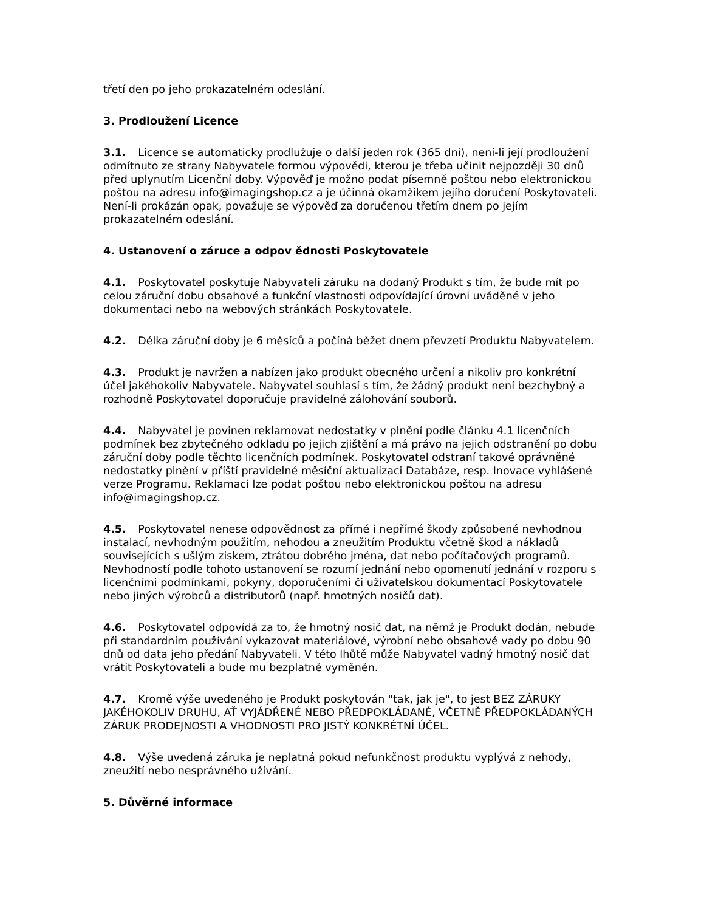třetí den po jeho prokazatelném odeslání.
3. Prodloužení Licence
3.1. Licence se automaticky prodlužuje o další jeden rok (365 dní), není-li její prodloužení odmítnuto ze strany Nabyvatele formou výpovědi, kterou je třeba učinit nejpozději 30 dnů před uplynutím Licenční doby. Výpověď je možno podat písemně poštou nebo elektronickou poštou na adresu info@imagingshop.cz a je účinná okamžikem jejího doručení Poskytovateli. Není-li prokázán opak, považuje se výpověď za doručenou třetím dnem po jejím prokazatelném odeslání.
4. Ustanovení o záruce a odpov ědnosti Poskytovatele
4.1. Poskytovatel poskytuje Nabyvateli záruku na dodaný Produkt s tím, že bude mít po celou záruční dobu obsahové a funkční vlastnosti odpovídající úrovni uváděné v jeho dokumentaci nebo na webových stránkách Poskytovatele.
4.2. Délka záruční doby je 6 měsíců a počíná běžet dnem převzetí Produktu Nabyvatelem.
4.3. Produkt je navržen a nabízen jako produkt obecného určení a nikoliv pro konkrétní účel jakéhokoliv Nabyvatele. Nabyvatel souhlasí s tím, že žádný produkt není bezchybný a rozhodně Poskytovatel doporučuje pravidelné zálohování souborů.
4.4. Nabyvatel je povinen reklamovat nedostatky v plnění podle článku 4.1 licenčních podmínek bez zbytečného odkladu po jejich zjištění a má právo na jejich odstranění po dobu záruční doby podle těchto licenčních podmínek. Poskytovatel odstraní takové oprávněné nedostatky plnění v příští pravidelné měsíční aktualizaci Databáze, resp. Inovace vyhlášené verze Programu. Reklamaci lze podat poštou nebo elektronickou poštou na adresu info@imagingshop.cz.
4.5. Poskytovatel nenese odpovědnost za přímé i nepřímé škody způsobené nevhodnou instalací, nevhodným použitím, nehodou a zneužitím Produktu včetně škod a nákladů souvisejících s ušlým ziskem, ztrátou dobrého jména, dat nebo počítačových programů. Nevhodností podle tohoto ustanovení se rozumí jednání nebo opomenutí jednání v rozporu s licenčními podmínkami, pokyny, doporučeními či uživatelskou dokumentací Poskytovatele nebo jiných výrobců a distributorů (např. hmotných nosičů dat).
4.6. Poskytovatel odpovídá za to, že hmotný nosič dat, na němž je Produkt dodán, nebude při standardním používání vykazovat materiálové, výrobní nebo obsahové vady po dobu 90 dnů od data jeho předání Nabyvateli. V této lhůtě může Nabyvatel vadný hmotný nosič dat vrátit Poskytovateli a bude mu bezplatně vyměněn.
4.7. Kromě výše uvedeného je Produkt poskytován "tak, jak je", to jest BEZ ZÁRUKY JAKÉHOKOLIV DRUHU, AŤ VYJÁDŘENÉ NEBO PŘEDPOKLÁDANÉ, VČETNĚ PŘEDPOKLÁDANÝCH ZÁRUK PRODEJNOSTI A VHODNOSTI PRO JISTÝ KONKRÉTNÍ ÚČEL.
4.8. Výše uvedená záruka je neplatná pokud nefunkčnost produktu vyplývá z nehody, zneužití nebo nesprávného užívání.
5. Důvěrné informace